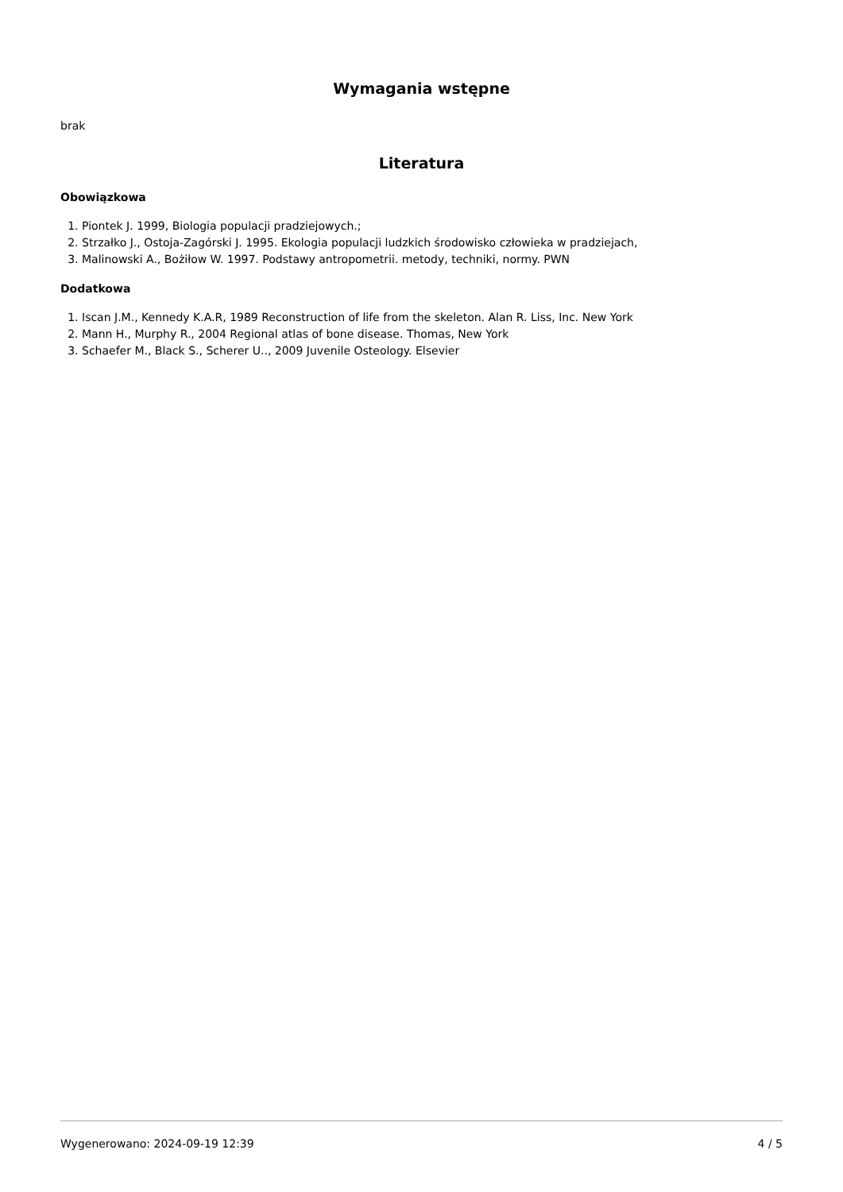Wymagania wstępne
brak
Literatura
Obowiązkowa
1. Piontek J. 1999, Biologia populacji pradziejowych.;
2. Strzałko J., Ostoja-Zagórski J. 1995. Ekologia populacji ludzkich środowisko człowieka w pradziejach,
3. Malinowski A., Bożiłow W. 1997. Podstawy antropometrii. metody, techniki, normy. PWN
Dodatkowa
1. Iscan J.M., Kennedy K.A.R, 1989 Reconstruction of life from the skeleton. Alan R. Liss, Inc. New York
2. Mann H., Murphy R., 2004 Regional atlas of bone disease. Thomas, New York
3. Schaefer M., Black S., Scherer U.., 2009 Juvenile Osteology. Elsevier
Wygenerowano: 2024-09-19 12:39 4 / 5